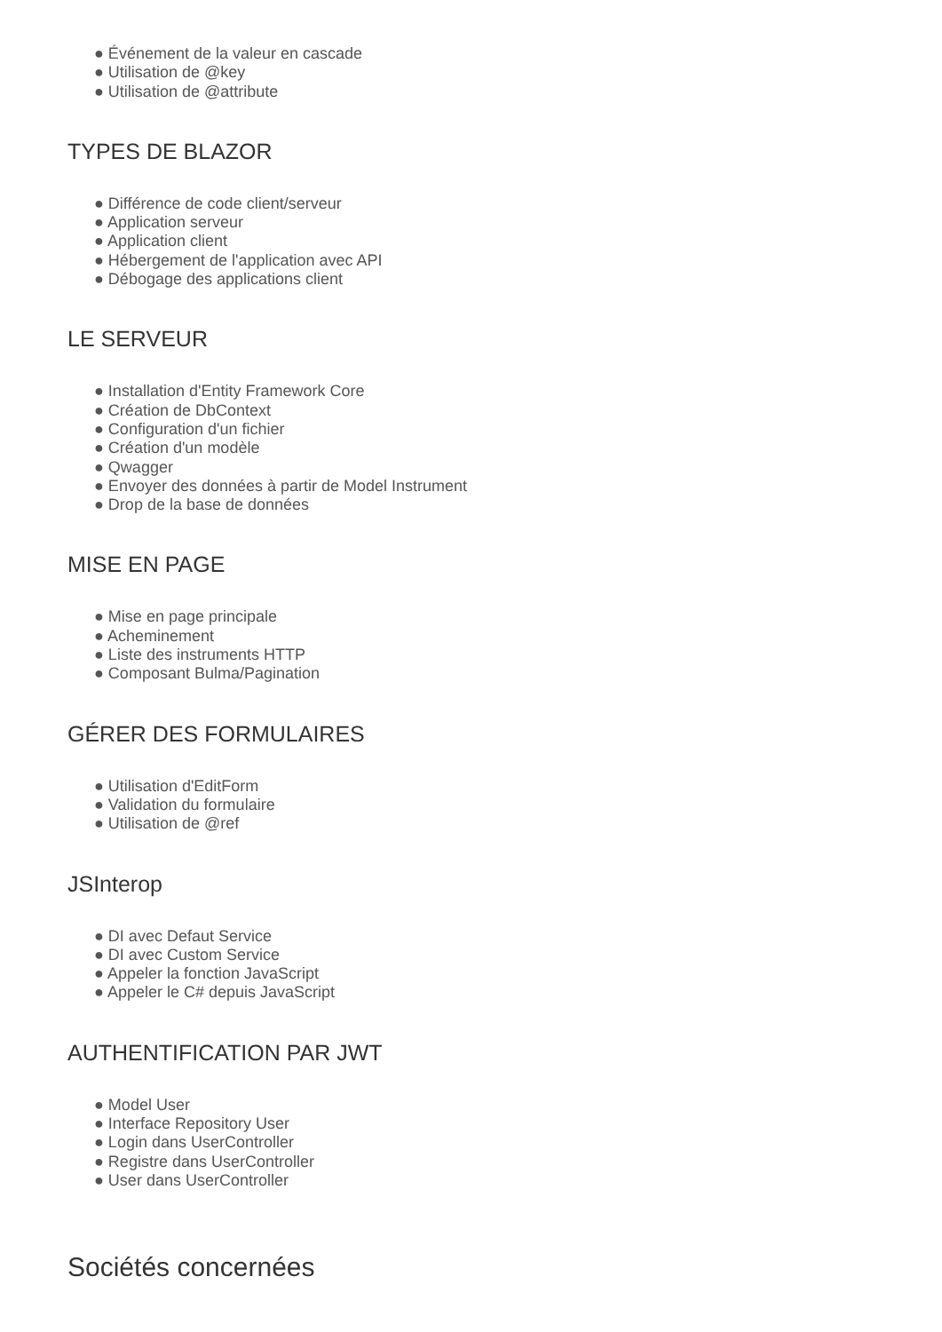● Événement de la valeur en cascade
● Utilisation de @key
● Utilisation de @attribute
TYPES DE BLAZOR
● Différence de code client/serveur
● Application serveur
● Application client
● Hébergement de l'application avec API
● Débogage des applications client
LE SERVEUR
● Installation d'Entity Framework Core
● Création de DbContext
● Configuration d'un fichier
● Création d'un modèle
● Qwagger
● Envoyer des données à partir de Model Instrument
● Drop de la base de données
MISE EN PAGE
● Mise en page principale
● Acheminement
● Liste des instruments HTTP
● Composant Bulma/Pagination
GÉRER DES FORMULAIRES
● Utilisation d'EditForm
● Validation du formulaire
● Utilisation de @ref
JSInterop
● DI avec Defaut Service
● DI avec Custom Service
● Appeler la fonction JavaScript
● Appeler le C# depuis JavaScript
AUTHENTIFICATION PAR JWT
● Model User
● Interface Repository User
● Login dans UserController
● Registre dans UserController
● User dans UserController
Sociétés concernées